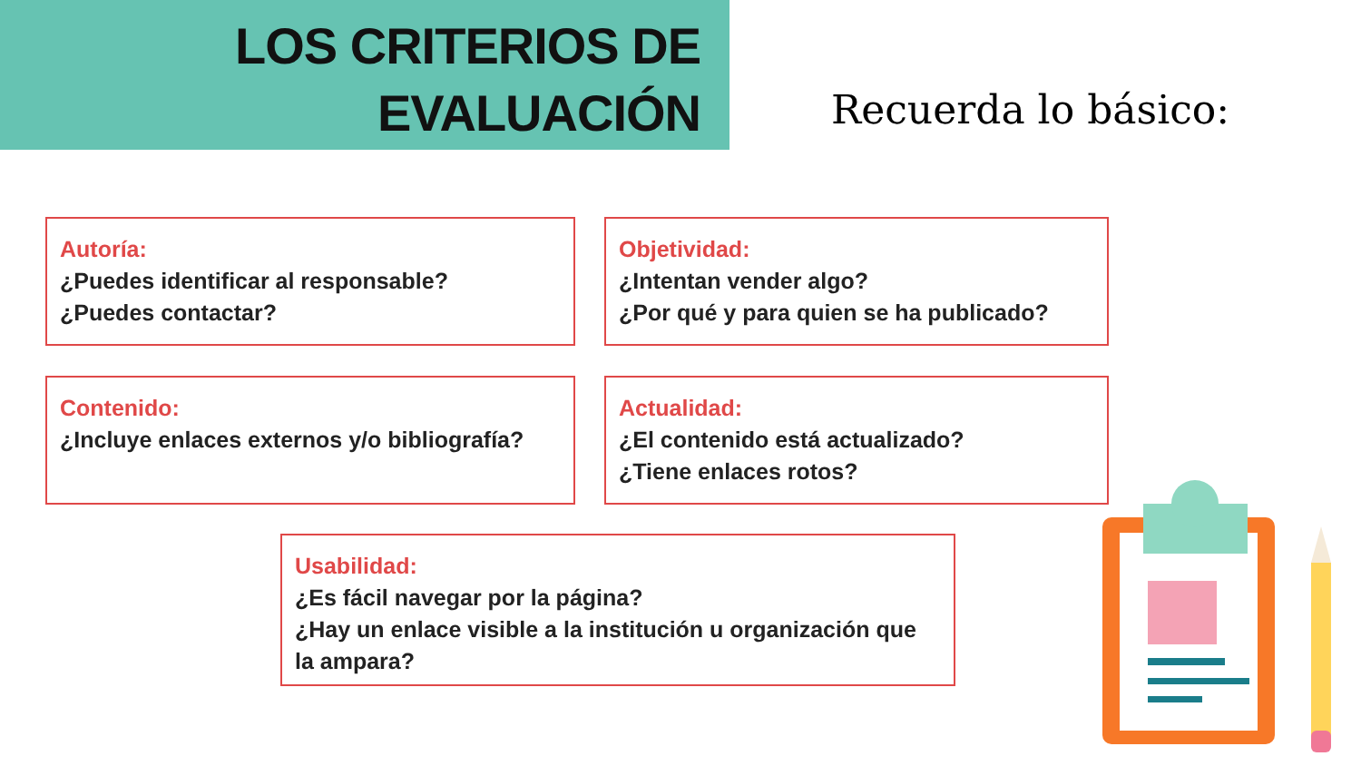LOS CRITERIOS DE
EVALUACIÓN
Recuerda lo básico:
Autoría:
¿Puedes identificar al responsable?
¿Puedes contactar?
Objetividad:
¿Intentan vender algo?
¿Por qué y para quien se ha publicado?
Contenido:
¿Incluye enlaces externos y/o bibliografía?
Actualidad:
¿El contenido está actualizado?
¿Tiene enlaces rotos?
Usabilidad:
¿Es fácil navegar por la página?
¿Hay un enlace visible a la institución u organización que la ampara?